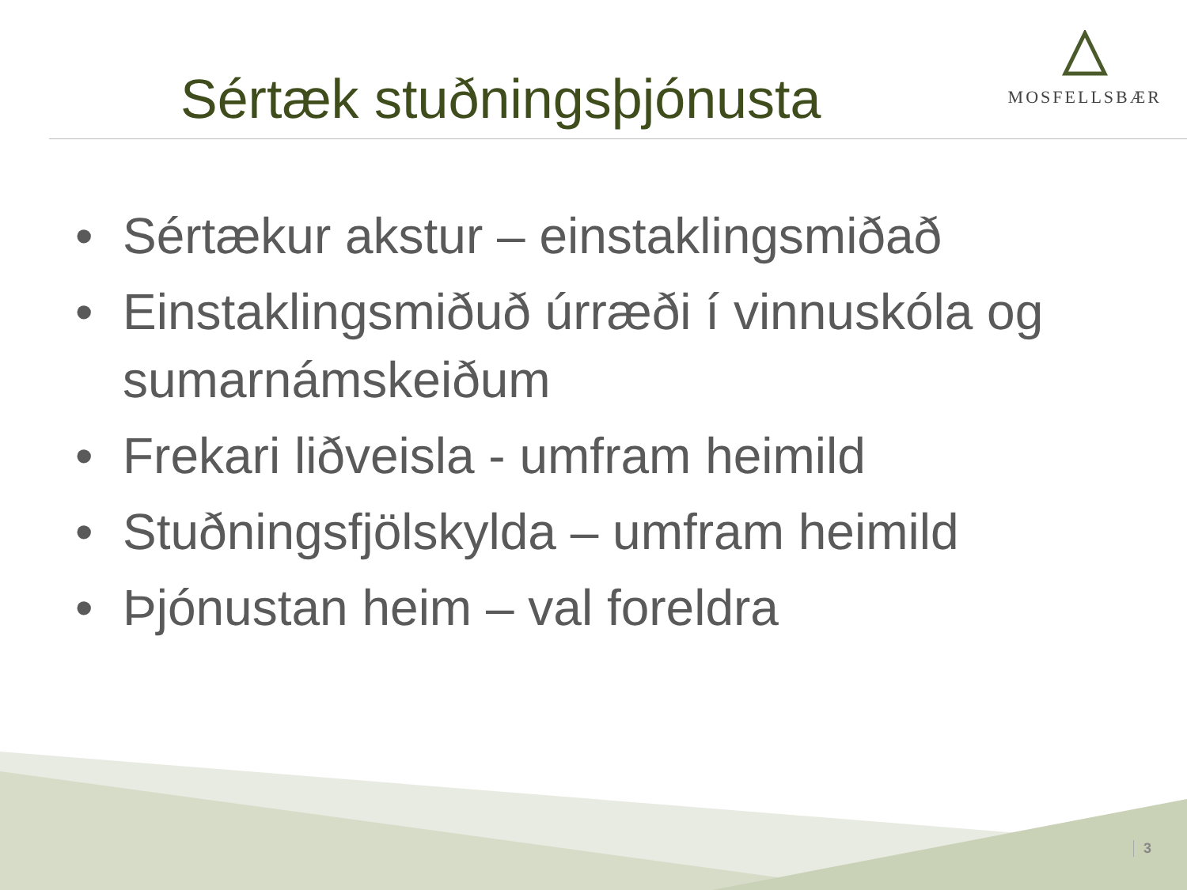Sértæk stuðningsþjónusta
MOSFELLSBÆR
• Sértækur akstur – einstaklingsmiðað
• Einstaklingsmiðuð úrræði í vinnuskóla og sumarnámskeiðum
• Frekari liðveisla - umfram heimild
• Stuðningsfjölskylda – umfram heimild
• Þjónustan heim – val foreldra
3